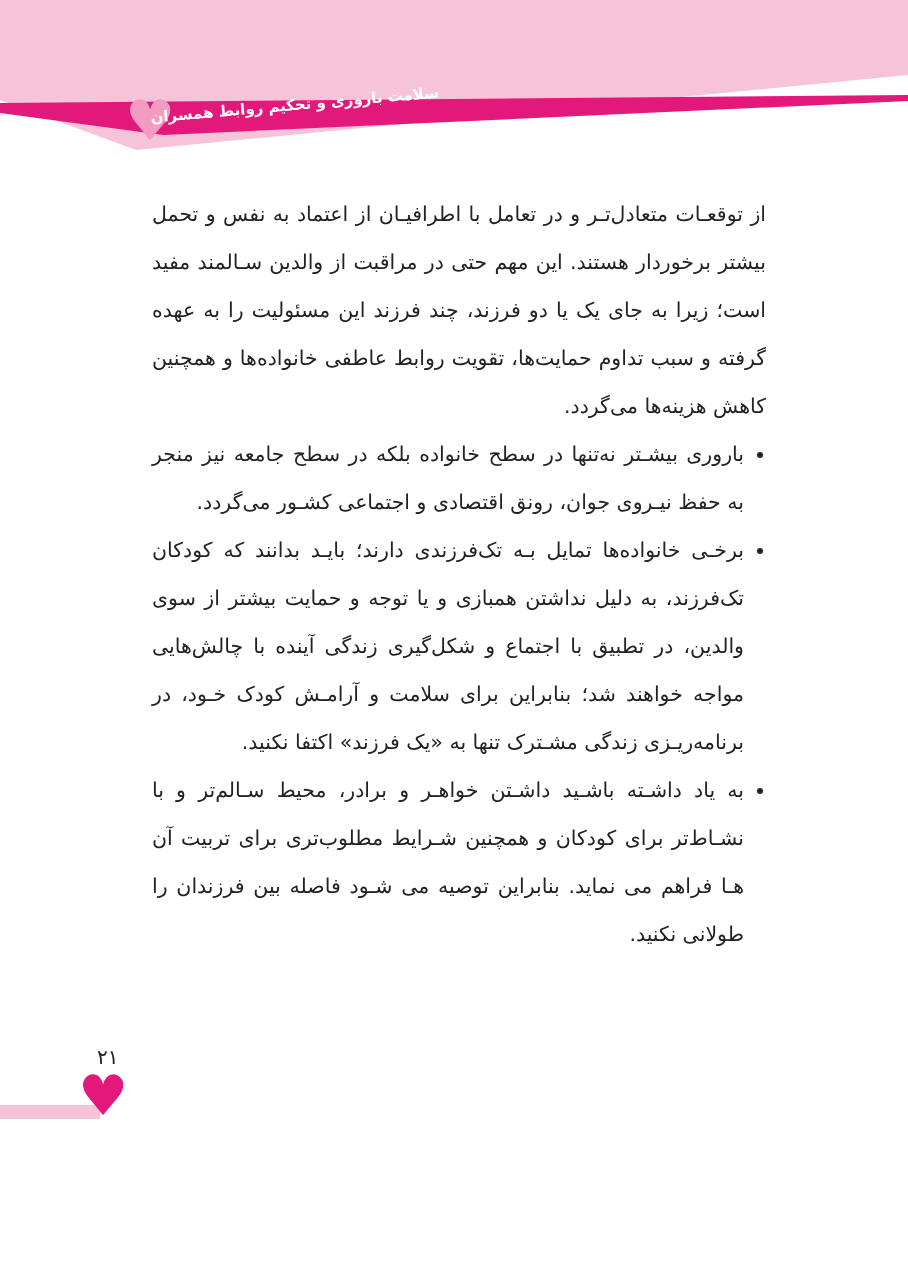♥
سلامت باروری و تحکیم روابط همسران
از توقعـات متعادل‌تـر و در تعامل با اطرافیـان از اعتماد به نفس و تحمل بیشتر برخوردار هستند. این مهم حتی در مراقبت از والدین سـالمند مفید است؛ زیرا به جای یک یا دو فرزند، چند فرزند این مسئولیت را به عهده گرفته و سبب تداوم حمایت‌ها، تقویت روابط عاطفی خانواده‌ها و همچنین کاهش هزینه‌ها می‌گردد.
باروری بیشـتر نه‌تنها در سطح خانواده بلکه در سطح جامعه نیز منجر به حفظ نیـروی جوان، رونق اقتصادی و اجتماعی کشـور می‌گردد.
برخـی خانواده‌ها تمایل بـه تک‌فرزندی دارند؛ بایـد بدانند که کودکان تک‌فرزند، به دلیل نداشتن همبازی و یا توجه و حمایت بیشتر از سوی والدین، در تطبیق با اجتماع و شکل‌گیری زندگی آینده با چالش‌هایی مواجه خواهند شد؛ بنابراین برای سلامت و آرامـش کودک خـود، در برنامه‌ریـزی زندگی مشـترک تنها به «یک فرزند» اکتفا نکنید.
به یاد داشـته باشـید داشـتن خواهـر و برادر، محیط سـالم‌تر و با نشـاط‌تر برای کودکان و همچنین شـرایط مطلوب‌تری برای تربیت آن هـا فراهم می نماید. بنابراین توصیه می شـود فاصله بین فرزندان را طولانی نکنید.
۲۱
♥